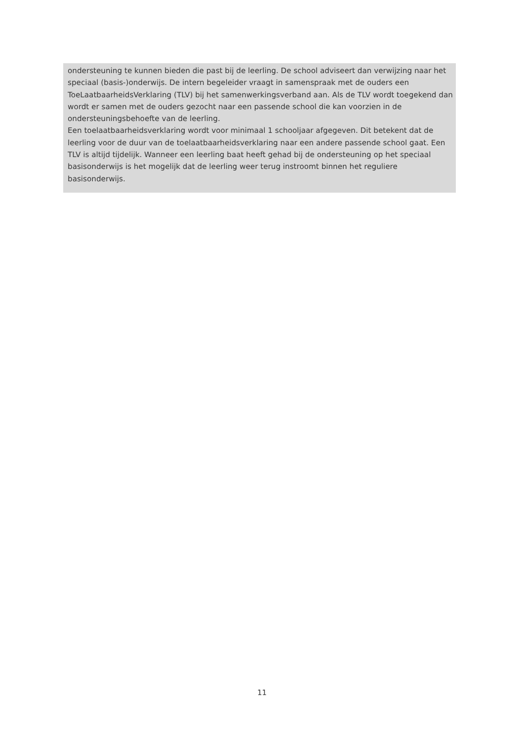ondersteuning te kunnen bieden die past bij de leerling. De school adviseert dan verwijzing naar het speciaal (basis-)onderwijs. De intern begeleider vraagt in samenspraak met de ouders een ToeLaatbaarheidsVerklaring (TLV) bij het samenwerkingsverband aan. Als de TLV wordt toegekend dan wordt er samen met de ouders gezocht naar een passende school die kan voorzien in de ondersteuningsbehoefte van de leerling.
Een toelaatbaarheidsverklaring wordt voor minimaal 1 schooljaar afgegeven. Dit betekent dat de leerling voor de duur van de toelaatbaarheidsverklaring naar een andere passende school gaat. Een TLV is altijd tijdelijk. Wanneer een leerling baat heeft gehad bij de ondersteuning op het speciaal basisonderwijs is het mogelijk dat de leerling weer terug instroomt binnen het reguliere basisonderwijs.
11